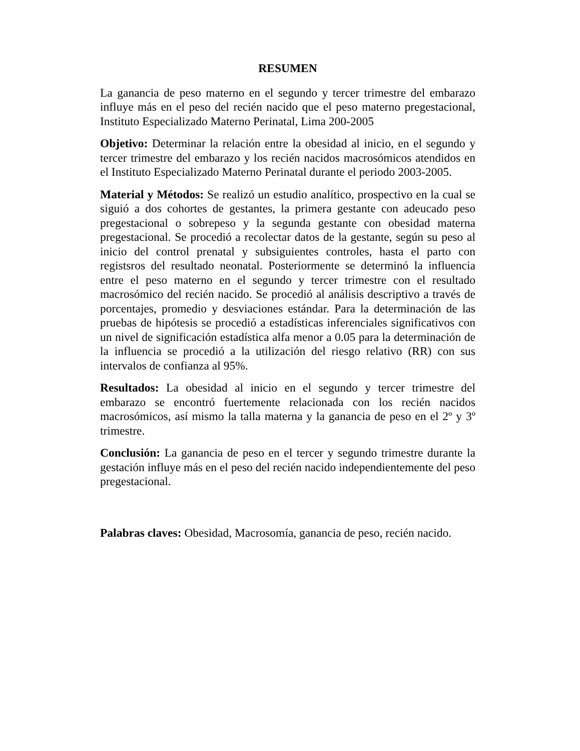RESUMEN
La ganancia de peso materno en el segundo y tercer trimestre del embarazo influye más en el peso del recién nacido que el peso materno pregestacional, Instituto Especializado Materno Perinatal, Lima 200-2005
Objetivo: Determinar la relación entre la obesidad al inicio, en el segundo y tercer trimestre del embarazo y los recién nacidos macrosómicos atendidos en el Instituto Especializado Materno Perinatal durante el periodo 2003-2005.
Material y Métodos: Se realizó un estudio analítico, prospectivo en la cual se siguió a dos cohortes de gestantes, la primera gestante con adeucado peso pregestacional o sobrepeso y la segunda gestante con obesidad materna pregestacional. Se procedió a recolectar datos de la gestante, según su peso al inicio del control prenatal y subsiguientes controles, hasta el parto con registsros del resultado neonatal. Posteriormente se determinó la influencia entre el peso materno en el segundo y tercer trimestre con el resultado macrosómico del recién nacido. Se procedió al análisis descriptivo a través de porcentajes, promedio y desviaciones estándar. Para la determinación de las pruebas de hipótesis se procedió a estadísticas inferenciales significativos con un nivel de significación estadística alfa menor a 0.05 para la determinación de la influencia se procedió a la utilización del riesgo relativo (RR) con sus intervalos de confianza al 95%.
Resultados: La obesidad al inicio en el segundo y tercer trimestre del embarazo se encontró fuertemente relacionada con los recién nacidos macrosómicos, así mismo la talla materna y la ganancia de peso en el 2º y 3º trimestre.
Conclusión: La ganancia de peso en el tercer y segundo trimestre durante la gestación influye más en el peso del recién nacido independientemente del peso pregestacional.
Palabras claves: Obesidad, Macrosomía, ganancia de peso, recién nacido.